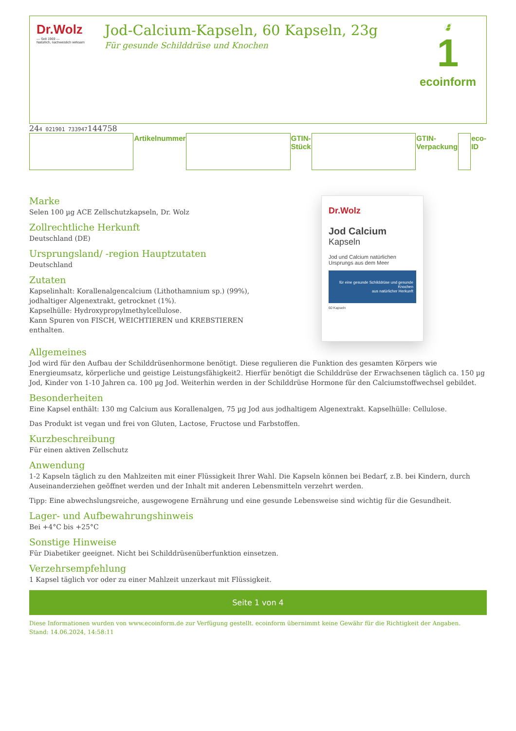Dr.Wolz
— Seit 1969 —
Natürlich, nachweislich wirksam
Jod-Calcium-Kapseln, 60 Kapseln, 23g
Für gesunde Schilddrüse und Knochen
🍃
1
ecoinform
| | Artikelnummer | | GTIN-Stück | | GTIN-Verpackung | | eco-ID |
Marke
Selen 100 µg ACE Zellschutzkapseln, Dr. Wolz
Zollrechtliche Herkunft
Deutschland (DE)
Ursprungsland/ -region Hauptzutaten
Deutschland
Zutaten
Kapselinhalt: Korallenalgencalcium (Lithothamnium sp.) (99%),
jodhaltiger Algenextrakt, getrocknet (1%).
Kapselhülle: Hydroxypropylmethylcellulose.
Kann Spuren von FISCH, WEICHTIEREN und KREBSTIEREN enthalten.
Dr.Wolz
Jod Calcium
Kapseln
Jod und Calcium natürlichen Ursprungs aus dem Meer
für eine gesunde Schilddrüse und gesunde Knochen
aus natürlicher Herkunft
60 Kapseln
Allgemeines
Jod wird für den Aufbau der Schilddrüsenhormone benötigt. Diese regulieren die Funktion des gesamten Körpers wie Energieumsatz, körperliche und geistige Leistungsfähigkeit2. Hierfür benötigt die Schilddrüse der Erwachsenen täglich ca. 150 µg Jod, Kinder von 1-10 Jahren ca. 100 µg Jod. Weiterhin werden in der Schilddrüse Hormone für den Calciumstoffwechsel gebildet.
Besonderheiten
Eine Kapsel enthält: 130 mg Calcium aus Korallenalgen, 75 µg Jod aus jodhaltigem Algenextrakt. Kapselhülle: Cellulose.
Das Produkt ist vegan und frei von Gluten, Lactose, Fructose und Farbstoffen.
Kurzbeschreibung
Für einen aktiven Zellschutz
Anwendung
1-2 Kapseln täglich zu den Mahlzeiten mit einer Flüssigkeit Ihrer Wahl. Die Kapseln können bei Bedarf, z.B. bei Kindern, durch Auseinanderziehen geöffnet werden und der Inhalt mit anderen Lebensmitteln verzehrt werden.
Tipp: Eine abwechslungsreiche, ausgewogene Ernährung und eine gesunde Lebensweise sind wichtig für die Gesundheit.
Lager- und Aufbewahrungshinweis
Bei +4°C bis +25°C
Sonstige Hinweise
Für Diabetiker geeignet. Nicht bei Schilddrüsenüberfunktion einsetzen.
Verzehrsempfehlung
1 Kapsel täglich vor oder zu einer Mahlzeit unzerkaut mit Flüssigkeit.
Seite 1 von 4
Diese Informationen wurden von www.ecoinform.de zur Verfügung gestellt. ecoinform übernimmt keine Gewähr für die Richtigkeit der Angaben.
Stand: 14.06.2024, 14:58:11